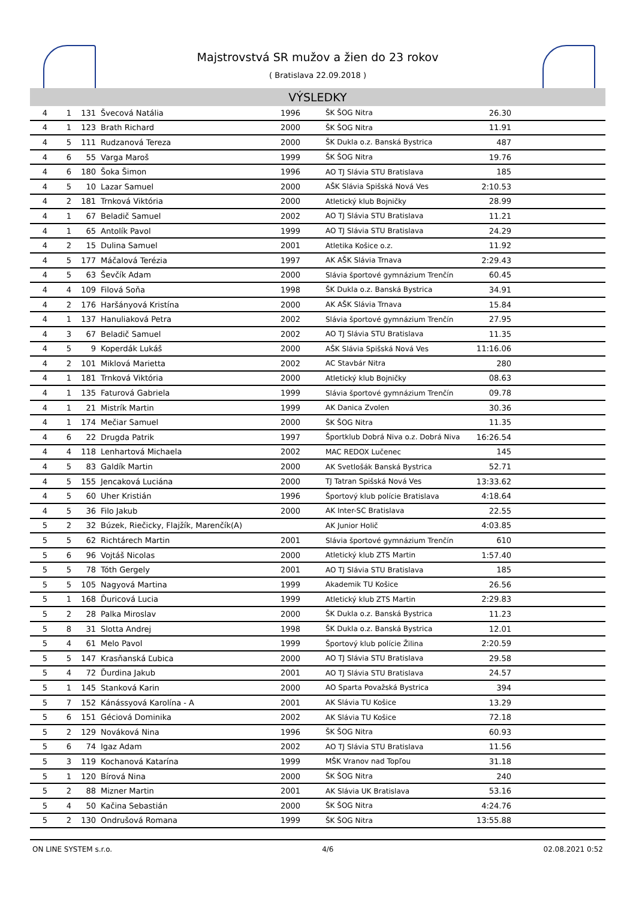Majstrovstvá SR mužov a žien do 23 rokov
( Bratislava 22.09.2018 )
VÝSLEDKY
| 4 | 1 | 131 | Švecová Natália | 1996 | ŠK ŠOG Nitra | 26.30 | |
| 4 | 1 | 123 | Brath Richard | 2000 | ŠK ŠOG Nitra | 11.91 | |
| 4 | 5 | 111 | Rudzanová Tereza | 2000 | ŠK Dukla o.z. Banská Bystrica | 487 | |
| 4 | 6 | 55 | Varga Maroš | 1999 | ŠK ŠOG Nitra | 19.76 | |
| 4 | 6 | 180 | Šoka Šimon | 1996 | AO TJ Slávia STU Bratislava | 185 | |
| 4 | 5 | 10 | Lazar Samuel | 2000 | AŠK Slávia Spišská Nová Ves | 2:10.53 | |
| 4 | 2 | 181 | Trnková Viktória | 2000 | Atletický klub Bojničky | 28.99 | |
| 4 | 1 | 67 | Beladič Samuel | 2002 | AO TJ Slávia STU Bratislava | 11.21 | |
| 4 | 1 | 65 | Antolík Pavol | 1999 | AO TJ Slávia STU Bratislava | 24.29 | |
| 4 | 2 | 15 | Dulina Samuel | 2001 | Atletika Košice o.z. | 11.92 | |
| 4 | 5 | 177 | Máčalová Terézia | 1997 | AK AŠK Slávia Trnava | 2:29.43 | |
| 4 | 5 | 63 | Ševčík Adam | 2000 | Slávia športové gymnázium Trenčín | 60.45 | |
| 4 | 4 | 109 | Filová Soňa | 1998 | ŠK Dukla o.z. Banská Bystrica | 34.91 | |
| 4 | 2 | 176 | Haršányová Kristína | 2000 | AK AŠK Slávia Trnava | 15.84 | |
| 4 | 1 | 137 | Hanuliaková Petra | 2002 | Slávia športové gymnázium Trenčín | 27.95 | |
| 4 | 3 | 67 | Beladič Samuel | 2002 | AO TJ Slávia STU Bratislava | 11.35 | |
| 4 | 5 | 9 | Koperdák Lukáš | 2000 | AŠK Slávia Spišská Nová Ves | 11:16.06 | |
| 4 | 2 | 101 | Miklová Marietta | 2002 | AC Stavbár Nitra | 280 | |
| 4 | 1 | 181 | Trnková Viktória | 2000 | Atletický klub Bojničky | 08.63 | |
| 4 | 1 | 135 | Faturová Gabriela | 1999 | Slávia športové gymnázium Trenčín | 09.78 | |
| 4 | 1 | 21 | Mistrík Martin | 1999 | AK Danica Zvolen | 30.36 | |
| 4 | 1 | 174 | Mečiar Samuel | 2000 | ŠK ŠOG Nitra | 11.35 | |
| 4 | 6 | 22 | Drugda Patrik | 1997 | Športklub Dobrá Niva o.z. Dobrá Niva | 16:26.54 | |
| 4 | 4 | 118 | Lenhartová Michaela | 2002 | MAC REDOX Lučenec | 145 | |
| 4 | 5 | 83 | Galdík Martin | 2000 | AK Svetlošák Banská Bystrica | 52.71 | |
| 4 | 5 | 155 | Jencaková Luciána | 2000 | TJ Tatran Spišská Nová Ves | 13:33.62 | |
| 4 | 5 | 60 | Uher Kristián | 1996 | Športový klub polície Bratislava | 4:18.64 | |
| 4 | 5 | 36 | Filo Jakub | 2000 | AK Inter-SC Bratislava | 22.55 | |
| 5 | 2 | 32 | Búzek, Riečicky, Flajžík, Marenčík(A) | | AK Junior Holič | 4:03.85 | |
| 5 | 5 | 62 | Richtárech Martin | 2001 | Slávia športové gymnázium Trenčín | 610 | |
| 5 | 6 | 96 | Vojtáš Nicolas | 2000 | Atletický klub ZTS Martin | 1:57.40 | |
| 5 | 5 | 78 | Tóth Gergely | 2001 | AO TJ Slávia STU Bratislava | 185 | |
| 5 | 5 | 105 | Nagyová Martina | 1999 | Akademik TU Košice | 26.56 | |
| 5 | 1 | 168 | Ďuricová Lucia | 1999 | Atletický klub ZTS Martin | 2:29.83 | |
| 5 | 2 | 28 | Palka Miroslav | 2000 | ŠK Dukla o.z. Banská Bystrica | 11.23 | |
| 5 | 8 | 31 | Slotta Andrej | 1998 | ŠK Dukla o.z. Banská Bystrica | 12.01 | |
| 5 | 4 | 61 | Melo Pavol | 1999 | Športový klub polície Žilina | 2:20.59 | |
| 5 | 5 | 147 | Krasňanská Ľubica | 2000 | AO TJ Slávia STU Bratislava | 29.58 | |
| 5 | 4 | 72 | Ďurdina Jakub | 2001 | AO TJ Slávia STU Bratislava | 24.57 | |
| 5 | 1 | 145 | Stanková Karin | 2000 | AO Sparta Považská Bystrica | 394 | |
| 5 | 7 | 152 | Kánássyová Karolína - A | 2001 | AK Slávia TU Košice | 13.29 | |
| 5 | 6 | 151 | Géciová Dominika | 2002 | AK Slávia TU Košice | 72.18 | |
| 5 | 2 | 129 | Nováková Nina | 1996 | ŠK ŠOG Nitra | 60.93 | |
| 5 | 6 | 74 | Igaz Adam | 2002 | AO TJ Slávia STU Bratislava | 11.56 | |
| 5 | 3 | 119 | Kochanová Katarína | 1999 | MŠK Vranov nad Topľou | 31.18 | |
| 5 | 1 | 120 | Bírová Nina | 2000 | ŠK ŠOG Nitra | 240 | |
| 5 | 2 | 88 | Mizner Martin | 2001 | AK Slávia UK Bratislava | 53.16 | |
| 5 | 4 | 50 | Kačina Sebastián | 2000 | ŠK ŠOG Nitra | 4:24.76 | |
| 5 | 2 | 130 | Ondrušová Romana | 1999 | ŠK ŠOG Nitra | 13:55.88 | |
ON LINE SYSTEM s.r.o. 4/6 02.08.2021 0:52